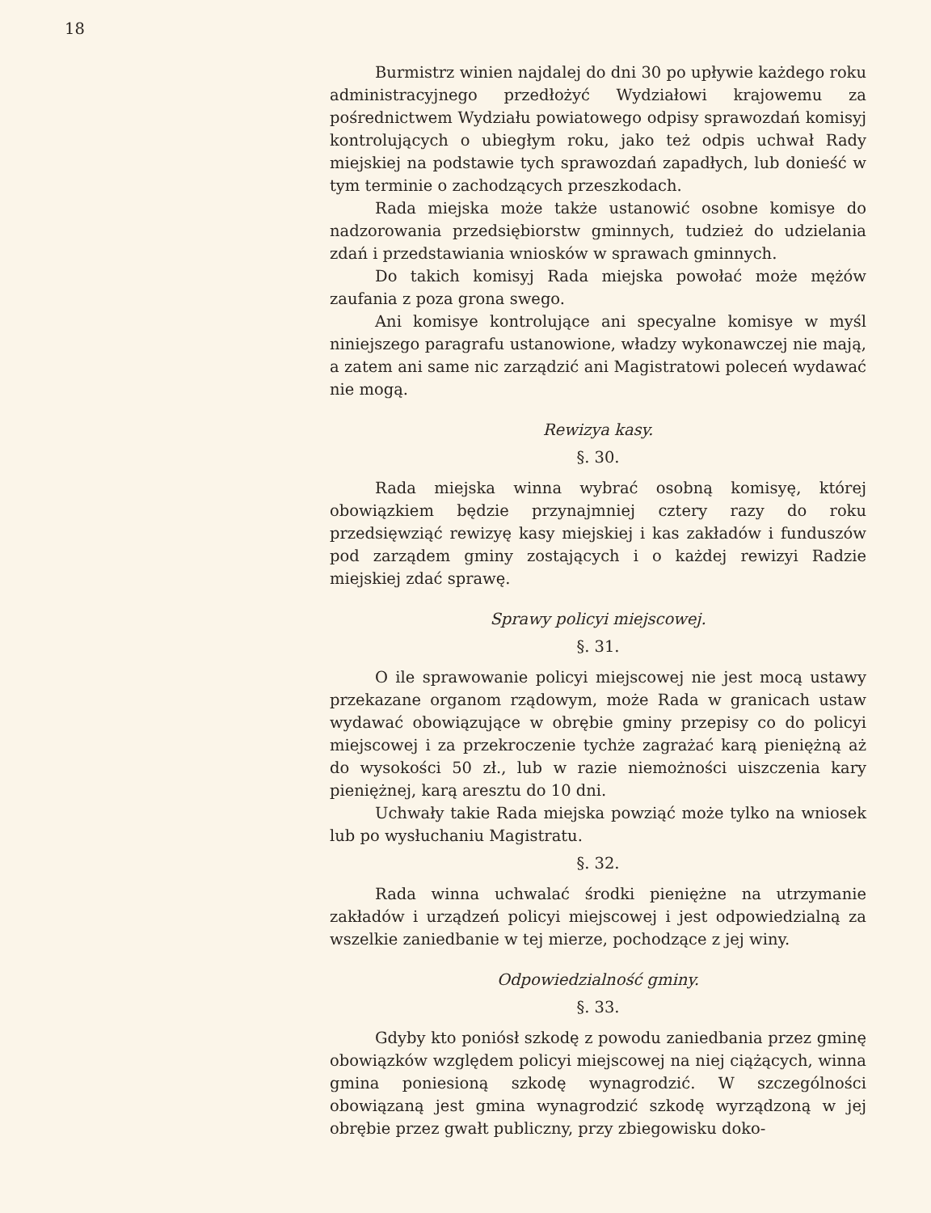18
Burmistrz winien najdalej do dni 30 po upływie każdego roku administracyjnego przedłożyć Wydziałowi krajowemu za pośrednictwem Wydziału powiatowego odpisy sprawozdań komisyj kontrolujących o ubiegłym roku, jako też odpis uchwał Rady miejskiej na podstawie tych sprawozdań zapadłych, lub donieść w tym terminie o zachodzących przeszkodach.
Rada miejska może także ustanowić osobne komisye do nadzorowania przedsiębiorstw gminnych, tudzież do udzielania zdań i przedstawiania wniosków w sprawach gminnych.
Do takich komisyj Rada miejska powołać może mężów zaufania z poza grona swego.
Ani komisye kontrolujące ani specyalne komisye w myśl niniejszego paragrafu ustanowione, władzy wykonawczej nie mają, a zatem ani same nic zarządzić ani Magistratowi poleceń wydawać nie mogą.
Rewizya kasy.
§. 30.
Rada miejska winna wybrać osobną komisyę, której obowiązkiem będzie przynajmniej cztery razy do roku przedsięwziąć rewizyę kasy miejskiej i kas zakładów i funduszów pod zarządem gminy zostających i o każdej rewizyi Radzie miejskiej zdać sprawę.
Sprawy policyi miejscowej.
§. 31.
O ile sprawowanie policyi miejscowej nie jest mocą ustawy przekazane organom rządowym, może Rada w granicach ustaw wydawać obowiązujące w obrębie gminy przepisy co do policyi miejscowej i za przekroczenie tychże zagrażać karą pieniężną aż do wysokości 50 zł., lub w razie niemożności uiszczenia kary pieniężnej, karą aresztu do 10 dni.
Uchwały takie Rada miejska powziąć może tylko na wniosek lub po wysłuchaniu Magistratu.
§. 32.
Rada winna uchwalać środki pieniężne na utrzymanie zakładów i urządzeń policyi miejscowej i jest odpowiedzialną za wszelkie zaniedbanie w tej mierze, pochodzące z jej winy.
Odpowiedzialność gminy.
§. 33.
Gdyby kto poniósł szkodę z powodu zaniedbania przez gminę obowiązków względem policyi miejscowej na niej ciążących, winna gmina poniesioną szkodę wynagrodzić. W szczególności obowiązaną jest gmina wynagrodzić szkodę wyrządzoną w jej obrębie przez gwałt publiczny, przy zbiegowisku doko-